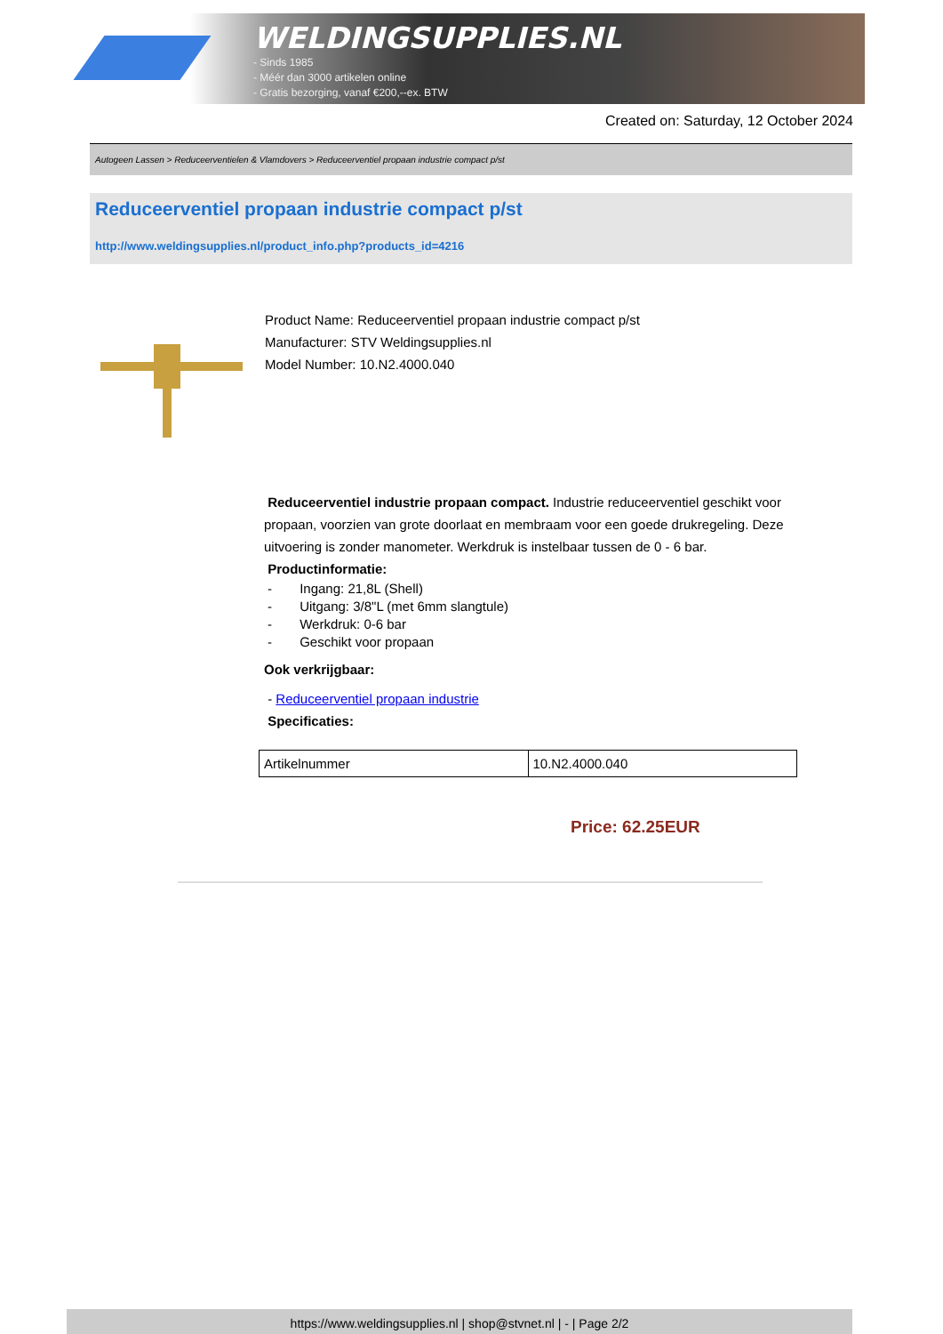WELDINGSUPPLIES.NL
- Sinds 1985
- Méér dan 3000 artikelen online
- Gratis bezorging, vanaf €200,--ex. BTW
Created on: Saturday, 12 October 2024
Autogeen Lassen > Reduceerventielen & Vlamdovers > Reduceerventiel propaan industrie compact p/st
Reduceerventiel propaan industrie compact p/st
http://www.weldingsupplies.nl/product_info.php?products_id=4216
Product Name: Reduceerventiel propaan industrie compact p/st
Manufacturer: STV Weldingsupplies.nl
Model Number: 10.N2.4000.040
Reduceerventiel industrie propaan compact. Industrie reduceerventiel geschikt voor propaan, voorzien van grote doorlaat en membraam voor een goede drukregeling. Deze uitvoering is zonder manometer. Werkdruk is instelbaar tussen de 0 - 6 bar.
Productinformatie:
- Ingang: 21,8L (Shell)
- Uitgang: 3/8"L (met 6mm slangtule)
- Werkdruk: 0-6 bar
- Geschikt voor propaan
Ook verkrijgbaar:
- Reduceerventiel propaan industrie
Specificaties:
| Artikelnummer | 10.N2.4000.040 |
Price: 62.25EUR
https://www.weldingsupplies.nl | shop@stvnet.nl | - | Page 2/2